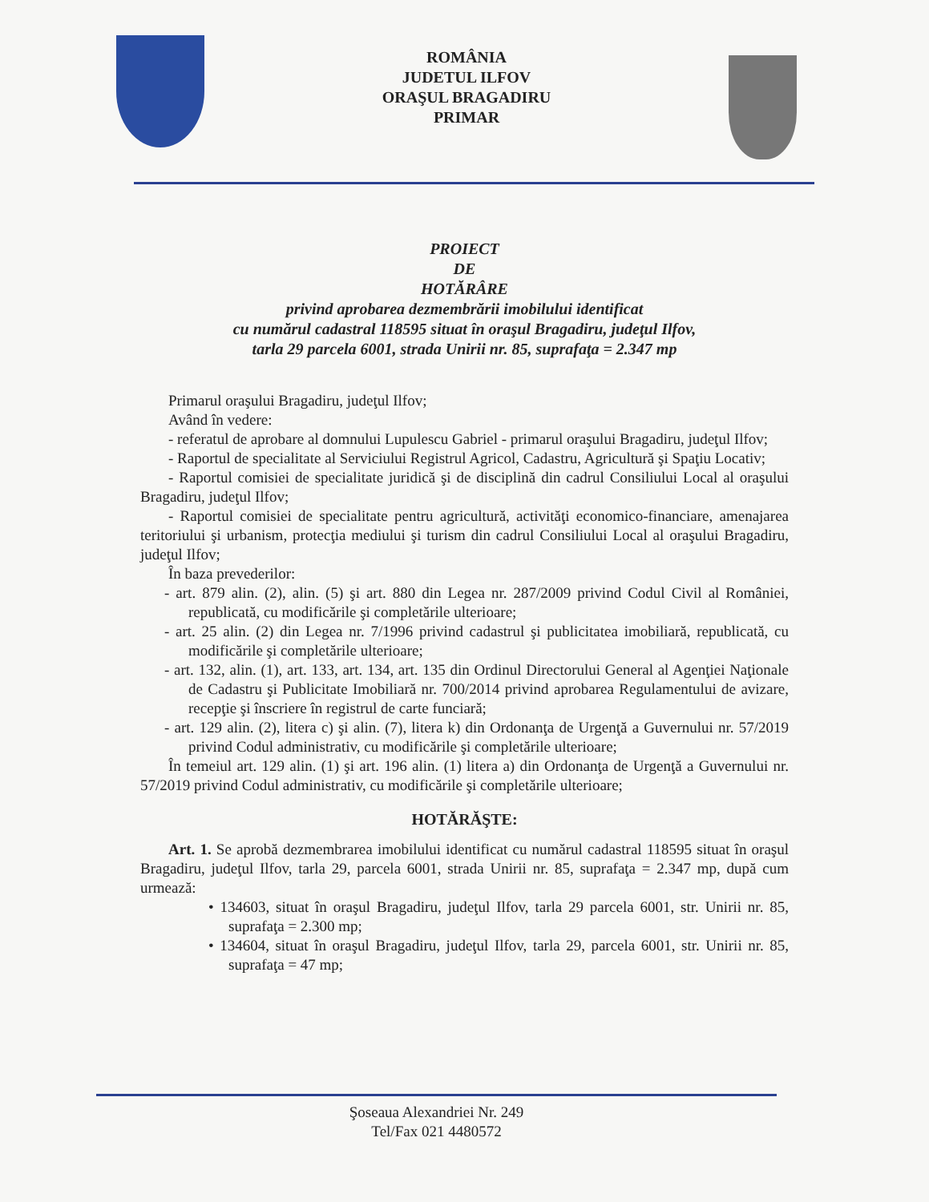ROMÂNIA
JUDETUL ILFOV
ORAŞUL BRAGADIRU
PRIMAR
PROIECT
DE
HOTĂRÂRE
privind aprobarea dezmembrării imobilului identificat
cu numărul cadastral 118595 situat în oraşul Bragadiru, judeţul Ilfov,
tarla 29 parcela 6001, strada Unirii nr. 85, suprafaţa = 2.347 mp
Primarul oraşului Bragadiru, judeţul Ilfov;
Având în vedere:
- referatul de aprobare al domnului Lupulescu Gabriel - primarul oraşului Bragadiru, judeţul Ilfov;
- Raportul de specialitate al Serviciului Registrul Agricol, Cadastru, Agricultură şi Spaţiu Locativ;
- Raportul comisiei de specialitate juridică şi de disciplină din cadrul Consiliului Local al oraşului Bragadiru, judeţul Ilfov;
- Raportul comisiei de specialitate pentru agricultură, activităţi economico-financiare, amenajarea teritoriului şi urbanism, protecţia mediului şi turism din cadrul Consiliului Local al oraşului Bragadiru, judeţul Ilfov;
În baza prevederilor:
- art. 879 alin. (2), alin. (5) şi art. 880 din Legea nr. 287/2009 privind Codul Civil al României, republicată, cu modificările şi completările ulterioare;
- art. 25 alin. (2) din Legea nr. 7/1996 privind cadastrul şi publicitatea imobiliară, republicată, cu modificările şi completările ulterioare;
- art. 132, alin. (1), art. 133, art. 134, art. 135 din Ordinul Directorului General al Agenţiei Naţionale de Cadastru şi Publicitate Imobiliară nr. 700/2014 privind aprobarea Regulamentului de avizare, recepţie şi înscriere în registrul de carte funciară;
- art. 129 alin. (2), litera c) şi alin. (7), litera k) din Ordonanţa de Urgenţă a Guvernului nr. 57/2019 privind Codul administrativ, cu modificările şi completările ulterioare;
În temeiul art. 129 alin. (1) şi art. 196 alin. (1) litera a) din Ordonanţa de Urgenţă a Guvernului nr. 57/2019 privind Codul administrativ, cu modificările şi completările ulterioare;
HOTĂRĂŞTE:
Art. 1. Se aprobă dezmembrarea imobilului identificat cu numărul cadastral 118595 situat în oraşul Bragadiru, judeţul Ilfov, tarla 29, parcela 6001, strada Unirii nr. 85, suprafaţa = 2.347 mp, după cum urmează:
• 134603, situat în oraşul Bragadiru, judeţul Ilfov, tarla 29 parcela 6001, str. Unirii nr. 85, suprafaţa = 2.300 mp;
• 134604, situat în oraşul Bragadiru, judeţul Ilfov, tarla 29, parcela 6001, str. Unirii nr. 85, suprafaţa = 47 mp;
Şoseaua Alexandriei Nr. 249
Tel/Fax 021 4480572